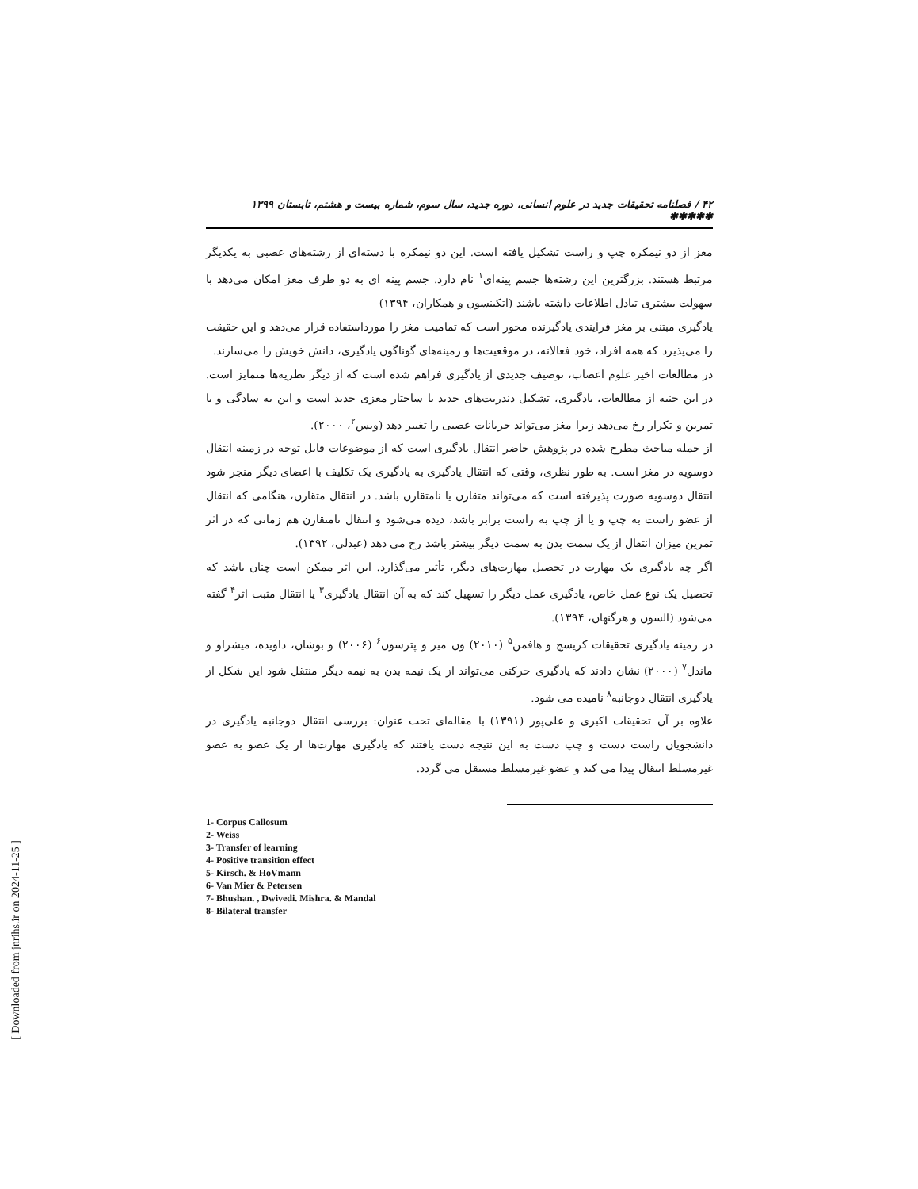۴۲ / فصلنامه تحقیقات جدید در علوم انسانی، دوره جدید، سال سوم، شماره بیست و هشتم، تابستان ۱۳۹۹ ✱✱✱✱✱
مغز از دو نیمکره چپ و راست تشکیل یافته است. این دو نیمکره با دسته‌ای از رشته‌های عصبی به یکدیگر مرتبط هستند. بزرگترین این رشته‌ها جسم پینه‌ای<sup>۱</sup> نام دارد. جسم پینه ای به دو طرف مغز امکان می‌دهد با سهولت بیشتری تبادل اطلاعات داشته باشند (اتکینسون و همکاران، ۱۳۹۴)
یادگیری مبتنی بر مغز فرایندی یادگیرنده محور است که تمامیت مغز را مورداستفاده قرار می‌دهد و این حقیقت را می‌پذیرد که همه افراد، خود فعالانه، در موقعیت‌ها و زمینه‌های گوناگون یادگیری، دانش خویش را می‌سازند.
در مطالعات اخیر علوم اعصاب، توصیف جدیدی از یادگیری فراهم شده است که از دیگر نظریه‌ها متمایز است. در این جنبه از مطالعات، یادگیری، تشکیل دندریت‌های جدید یا ساختار مغزی جدید است و این به سادگی و با تمرین و تکرار رخ می‌دهد زیرا مغز می‌تواند جریانات عصبی را تغییر دهد (ویس<sup>۲</sup>، ۲۰۰۰).
از جمله مباحث مطرح شده در پژوهش حاضر انتقال یادگیری است که از موضوعات قابل توجه در زمینه انتقال دوسویه در مغز است. به طور نظری، وقتی که انتقال یادگیری به یادگیری یک تکلیف با اعضای دیگر منجر شود انتقال دوسویه صورت پذیرفته است که می‌تواند متقارن یا نامتقارن باشد. در انتقال متقارن، هنگامی که انتقال از عضو راست به چپ و یا از چپ به راست برابر باشد، دیده می‌شود و انتقال نامتقارن هم زمانی که در اثر تمرین میزان انتقال از یک سمت بدن به سمت دیگر بیشتر باشد رخ می دهد (عبدلی، ۱۳۹۲).
اگر چه یادگیری یک مهارت در تحصیل مهارت‌های دیگر، تأثیر می‌گذارد. این اثر ممکن است چنان باشد که تحصیل یک نوع عمل خاص، یادگیری عمل دیگر را تسهیل کند که به آن انتقال یادگیری<sup>۳</sup> یا انتقال مثبت اثر<sup>۴</sup> گفته می‌شود (السون و هرگنهان، ۱۳۹۴).
در زمینه یادگیری تحقیقات کریسچ و هافمن<sup>۵</sup> (۲۰۱۰) ون میر و پترسون<sup>۶</sup> (۲۰۰۶) و بوشان، داویده، میشراو و ماندل<sup>۷</sup> (۲۰۰۰) نشان دادند که یادگیری حرکتی می‌تواند از یک نیمه بدن به نیمه دیگر منتقل شود این شکل از یادگیری انتقال دوجانبه<sup>۸</sup> نامیده می شود.
علاوه بر آن تحقیقات اکبری و علی‌پور (۱۳۹۱) با مقاله‌ای تحت عنوان: بررسی انتقال دوجانبه یادگیری در دانشجویان راست دست و چپ دست به این نتیجه دست یافتند که یادگیری مهارت‌ها از یک عضو به عضو غیرمسلط انتقال پیدا می کند و عضو غیرمسلط مستقل می گردد.
1- Corpus Callosum
2- Weiss
3- Transfer of learning
4- Positive transition effect
5- Kirsch. & HoVmann
6- Van Mier & Petersen
7- Bhushan. , Dwivedi. Mishra. & Mandal
8- Bilateral transfer
[ Downloaded from jnrihs.ir on 2024-11-25 ]